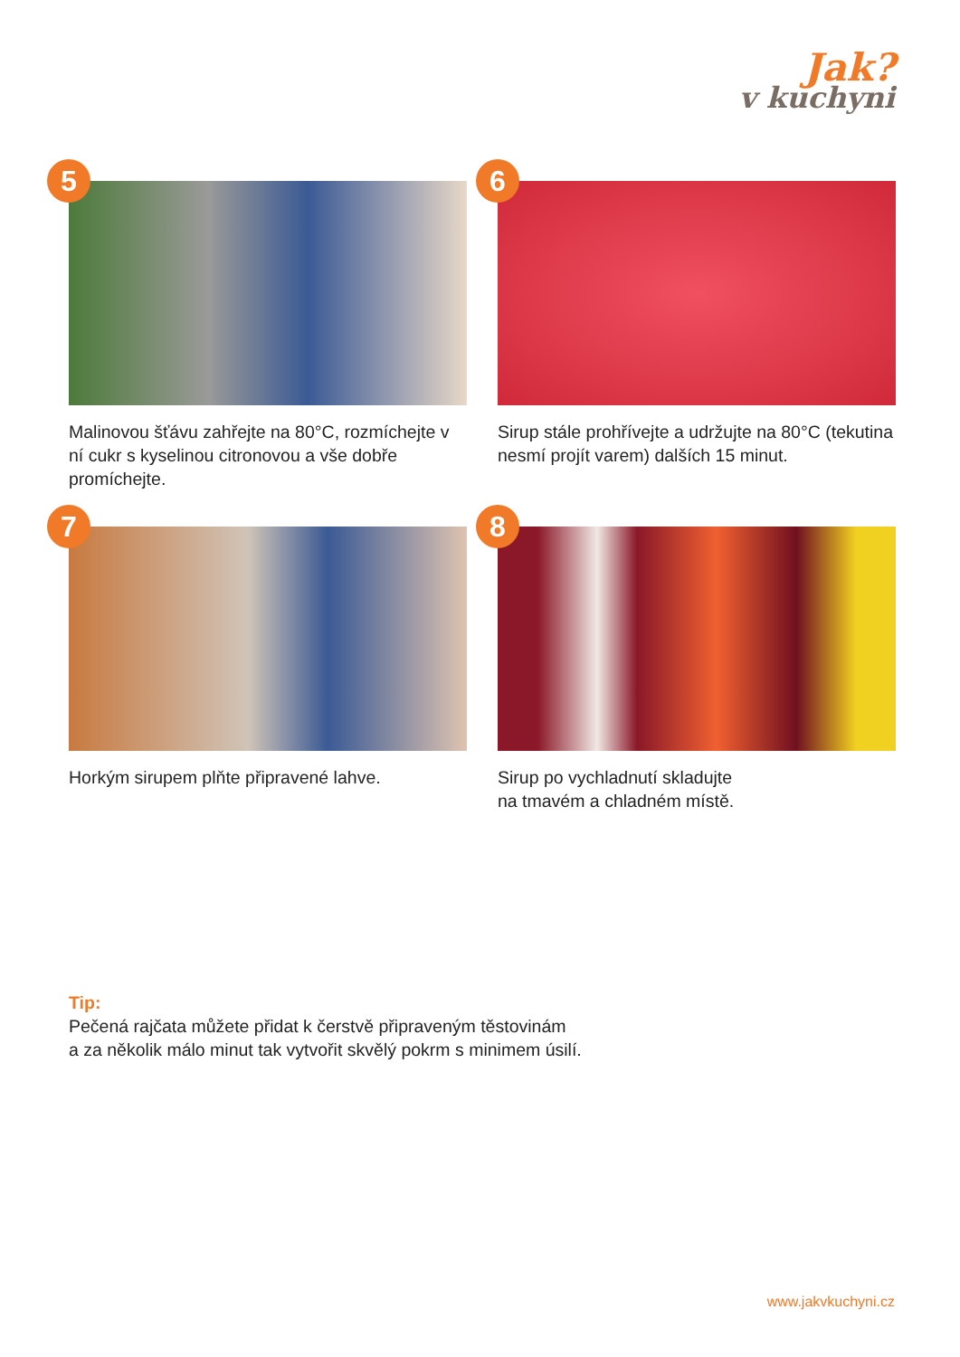Jak?
v kuchyni
5
Malinovou šťávu zahřejte na 80°C, rozmíchejte v ní cukr s kyselinou citronovou a vše dobře promíchejte.
6
Sirup stále prohřívejte a udržujte na 80°C (tekutina nesmí projít varem) dalších 15 minut.
7
Horkým sirupem plňte připravené lahve.
8
Sirup po vychladnutí skladujte
na tmavém a chladném místě.
Tip:
Pečená rajčata můžete přidat k čerstvě připraveným těstovinám
a za několik málo minut tak vytvořit skvělý pokrm s minimem úsilí.
www.jakvkuchyni.cz